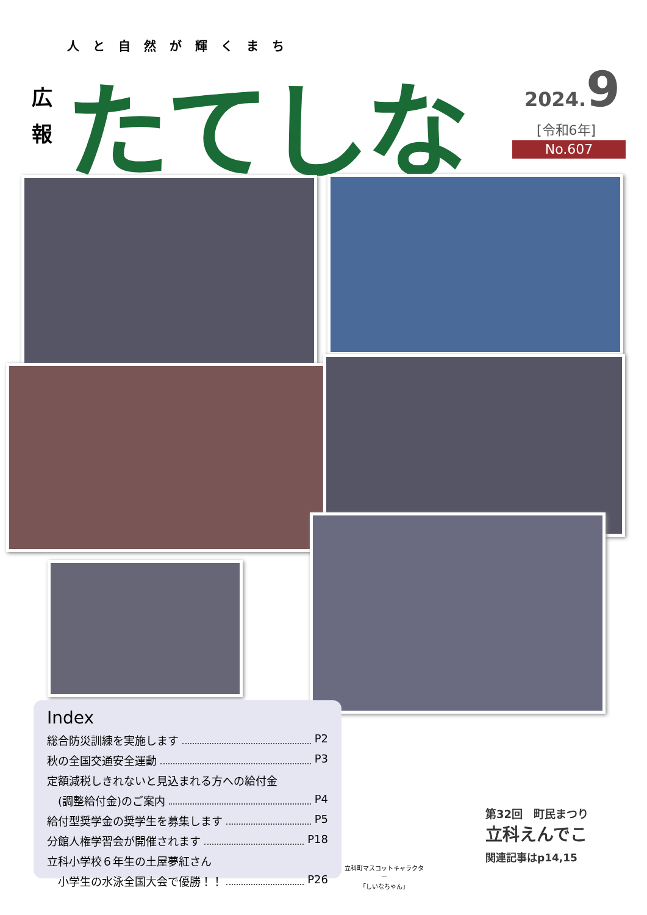人と自然が輝くまち
広
報
たてしな 2024. 9
[令和6年]
No.607
Index
総合防災訓練を実施します P2
秋の全国交通安全運動 P3
定額減税しきれないと見込まれる方への給付金
　(調整給付金)のご案内 P4
給付型奨学金の奨学生を募集します P5
分館人権学習会が開催されます P18
立科小学校６年生の土屋夢紅さん
　小学生の水泳全国大会で優勝！！ P26
立科町マスコットキャラクター
「しいなちゃん」
第32回　町民まつり
立科えんでこ
関連記事はp14,15